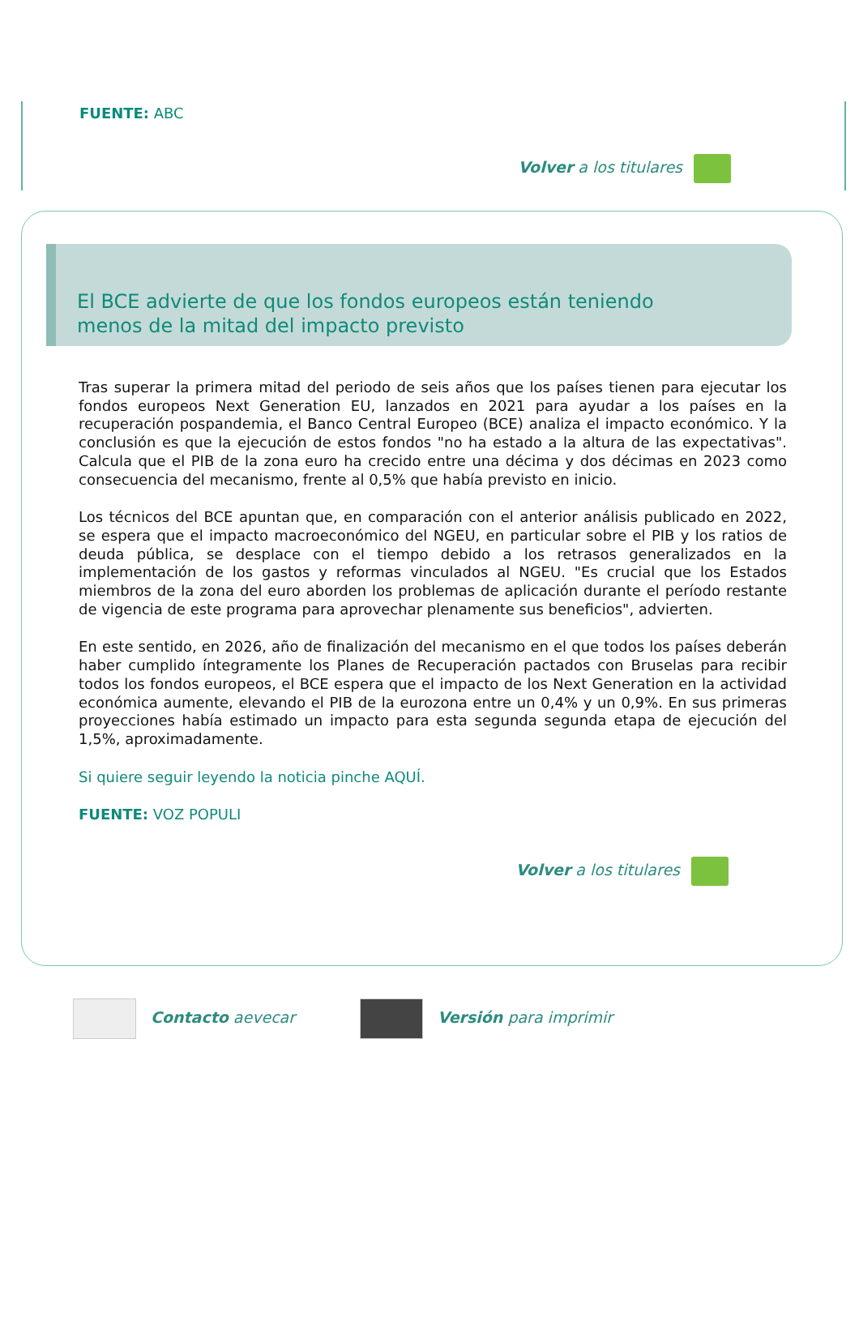FUENTE: ABC
Volver a los titulares
El BCE advierte de que los fondos europeos están teniendo menos de la mitad del impacto previsto
Tras superar la primera mitad del periodo de seis años que los países tienen para ejecutar los fondos europeos Next Generation EU, lanzados en 2021 para ayudar a los países en la recuperación pospandemia, el Banco Central Europeo (BCE) analiza el impacto económico. Y la conclusión es que la ejecución de estos fondos "no ha estado a la altura de las expectativas". Calcula que el PIB de la zona euro ha crecido entre una décima y dos décimas en 2023 como consecuencia del mecanismo, frente al 0,5% que había previsto en inicio.
Los técnicos del BCE apuntan que, en comparación con el anterior análisis publicado en 2022, se espera que el impacto macroeconómico del NGEU, en particular sobre el PIB y los ratios de deuda pública, se desplace con el tiempo debido a los retrasos generalizados en la implementación de los gastos y reformas vinculados al NGEU. "Es crucial que los Estados miembros de la zona del euro aborden los problemas de aplicación durante el período restante de vigencia de este programa para aprovechar plenamente sus beneficios", advierten.
En este sentido, en 2026, año de finalización del mecanismo en el que todos los países deberán haber cumplido íntegramente los Planes de Recuperación pactados con Bruselas para recibir todos los fondos europeos, el BCE espera que el impacto de los Next Generation en la actividad económica aumente, elevando el PIB de la eurozona entre un 0,4% y un 0,9%. En sus primeras proyecciones había estimado un impacto para esta segunda segunda etapa de ejecución del 1,5%, aproximadamente.
Si quiere seguir leyendo la noticia pinche AQUÍ.
FUENTE: VOZ POPULI
Volver a los titulares
Contacto aevecar Versión para imprimir